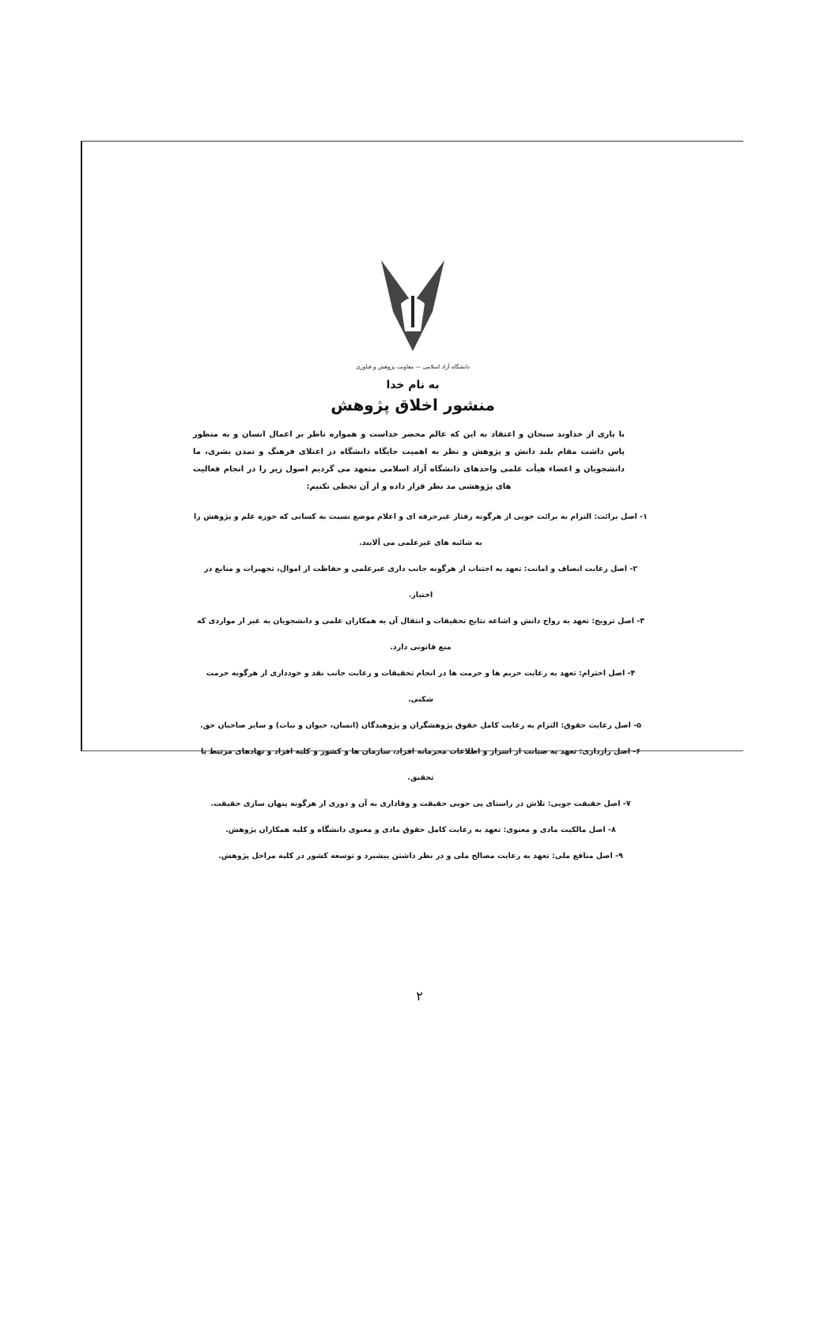دانشگاه آزاد اسلامی — معاونت پژوهش و فناوری
به نام خدا
منشور اخلاق پژوهش
با یاری از خداوند سبحان و اعتقاد به این که عالم محضر خداست و همواره ناظر بر اعمال انسان و به منظور پاس داشت مقام بلند دانش و پژوهش و نظر به اهمیت جایگاه دانشگاه در اعتلای فرهنگ و تمدن بشری، ما دانشجویان و اعضاء هیأت علمی واحدهای دانشگاه آزاد اسلامی متعهد می گردیم اصول زیر را در انجام فعالیت های پژوهشی مد نظر قرار داده و از آن تخطی نکنیم:
۱- اصل برائت: التزام به برائت جویی از هرگونه رفتار غیرحرفه ای و اعلام موضع نسبت به کسانی که حوزه علم و پژوهش را به شائبه های غیرعلمی می آلایند.
۲- اصل رعایت انصاف و امانت: تعهد به اجتناب از هرگونه جانب داری غیرعلمی و حفاظت از اموال، تجهیزات و منابع در اختیار.
۳- اصل ترویج: تعهد به رواج دانش و اشاعه نتایج تحقیقات و انتقال آن به همکاران علمی و دانشجویان به غیر از مواردی که منع قانونی دارد.
۴- اصل احترام: تعهد به رعایت حریم ها و حرمت ها در انجام تحقیقات و رعایت جانب نقد و خودداری از هرگونه حرمت شکنی.
۵- اصل رعایت حقوق: التزام به رعایت کامل حقوق پژوهشگران و پژوهیدگان (انسان، حیوان و نبات) و سایر صاحبان حق.
۶- اصل رازداری: تعهد به صیانت از اسرار و اطلاعات محرمانه افراد، سازمان ها و کشور و کلیه افراد و نهادهای مرتبط با تحقیق.
۷- اصل حقیقت جویی: تلاش در راستای پی جویی حقیقت و وفاداری به آن و دوری از هرگونه پنهان سازی حقیقت.
۸- اصل مالکیت مادی و معنوی: تعهد به رعایت کامل حقوق مادی و معنوی دانشگاه و کلیه همکاران پژوهش.
۹- اصل منافع ملی: تعهد به رعایت مصالح ملی و در نظر داشتن پیشبرد و توسعه کشور در کلیه مراحل پژوهش.
۲